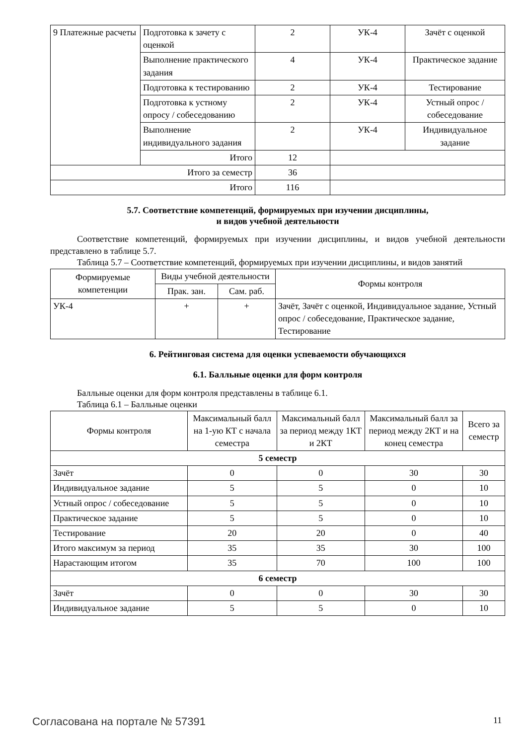| 9 Платежные расчеты | Подготовка к зачету с оценкой | 2 | УК-4 | Зачёт с оценкой |
| | Выполнение практического задания | 4 | УК-4 | Практическое задание |
| | Подготовка к тестированию | 2 | УК-4 | Тестирование |
| | Подготовка к устному опросу / собеседованию | 2 | УК-4 | Устный опрос / собеседование |
| | Выполнение индивидуального задания | 2 | УК-4 | Индивидуальное задание |
| | Итого | 12 | | |
| Итого за семестр | | 36 | | |
| Итого | | 116 | | |
5.7. Соответствие компетенций, формируемых при изучении дисциплины,
и видов учебной деятельности
Соответствие компетенций, формируемых при изучении дисциплины, и видов учебной деятельности представлено в таблице 5.7.
Таблица 5.7 – Соответствие компетенций, формируемых при изучении дисциплины, и видов занятий
| Формируемые компетенции | Виды учебной деятельности | | Формы контроля |
| --- | --- | --- | --- |
| | Прак. зан. | Сам. раб. | |
| УК-4 | + | + | Зачёт, Зачёт с оценкой, Индивидуальное задание, Устный опрос / собеседование, Практическое задание, Тестирование |
6. Рейтинговая система для оценки успеваемости обучающихся
6.1. Балльные оценки для форм контроля
Балльные оценки для форм контроля представлены в таблице 6.1.
Таблица 6.1 – Балльные оценки
| Формы контроля | Максимальный балл на 1-ую КТ с начала семестра | Максимальный балл за период между 1КТ и 2КТ | Максимальный балл за период между 2КТ и на конец семестра | Всего за семестр |
| --- | --- | --- | --- | --- |
| 5 семестр | | | | |
| Зачёт | 0 | 0 | 30 | 30 |
| Индивидуальное задание | 5 | 5 | 0 | 10 |
| Устный опрос / собеседование | 5 | 5 | 0 | 10 |
| Практическое задание | 5 | 5 | 0 | 10 |
| Тестирование | 20 | 20 | 0 | 40 |
| Итого максимум за период | 35 | 35 | 30 | 100 |
| Нарастающим итогом | 35 | 70 | 100 | 100 |
| 6 семестр | | | | |
| Зачёт | 0 | 0 | 30 | 30 |
| Индивидуальное задание | 5 | 5 | 0 | 10 |
Согласована на портале № 57391 11